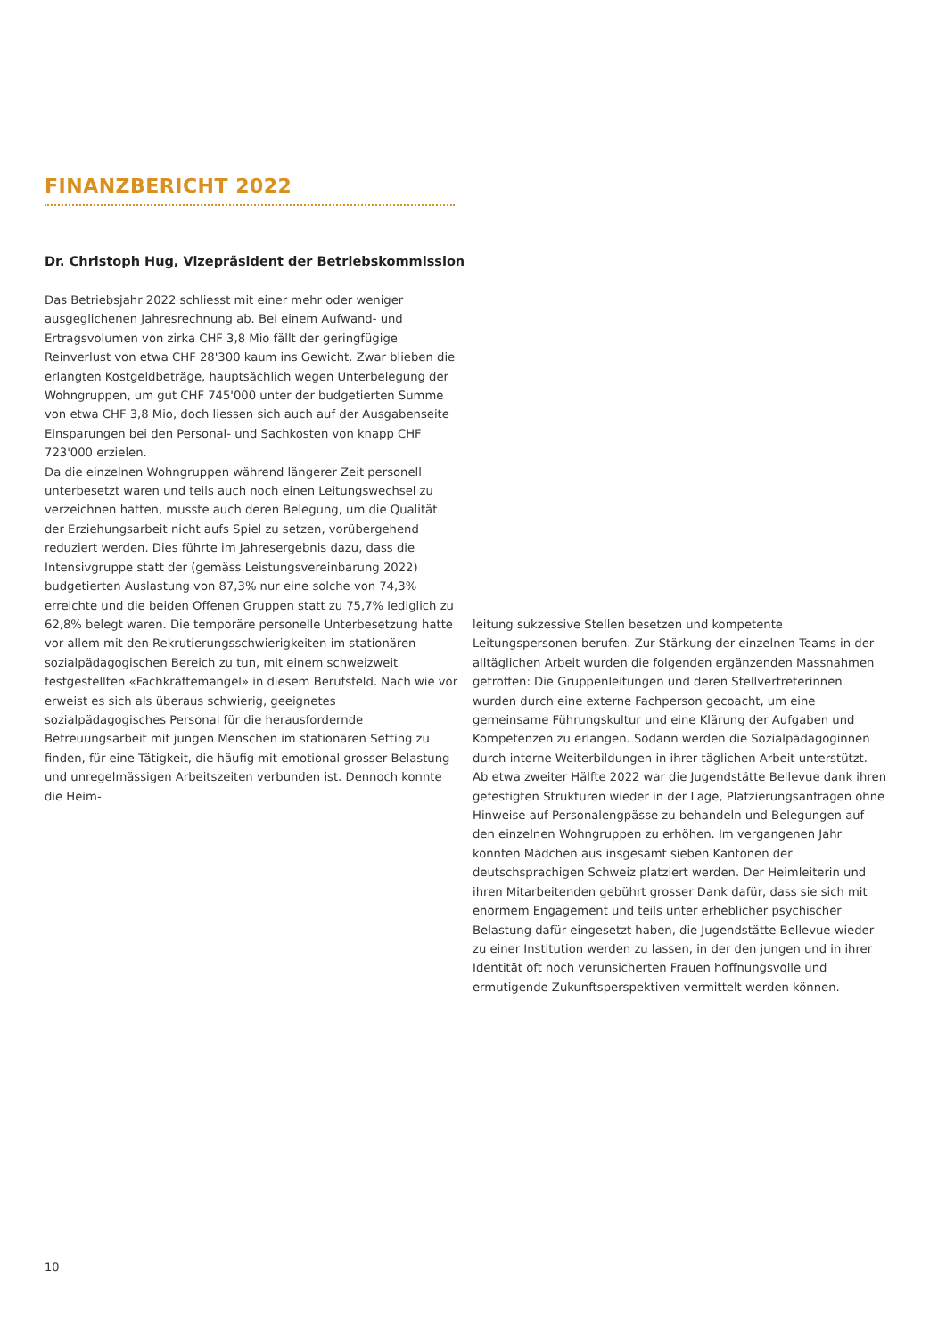FINANZBERICHT 2022
Dr. Christoph Hug, Vizepräsident der Betriebskommission
Das Betriebsjahr 2022 schliesst mit einer mehr oder weniger ausgeglichenen Jahresrechnung ab. Bei einem Aufwand- und Ertragsvolumen von zirka CHF 3,8 Mio fällt der geringfügige Reinverlust von etwa CHF 28'300 kaum ins Gewicht. Zwar blieben die erlangten Kostgeldbeträge, hauptsächlich wegen Unterbelegung der Wohngruppen, um gut CHF 745'000 unter der budgetierten Summe von etwa CHF 3,8 Mio, doch liessen sich auch auf der Ausgabenseite Einsparungen bei den Personal- und Sachkosten von knapp CHF 723'000 erzielen.
Da die einzelnen Wohngruppen während längerer Zeit personell unterbesetzt waren und teils auch noch einen Leitungswechsel zu verzeichnen hatten, musste auch deren Belegung, um die Qualität der Erziehungsarbeit nicht aufs Spiel zu setzen, vorübergehend reduziert werden. Dies führte im Jahresergebnis dazu, dass die Intensivgruppe statt der (gemäss Leistungsvereinbarung 2022) budgetierten Auslastung von 87,3% nur eine solche von 74,3% erreichte und die beiden Offenen Gruppen statt zu 75,7% lediglich zu 62,8% belegt waren. Die temporäre personelle Unterbesetzung hatte vor allem mit den Rekrutierungsschwierigkeiten im stationären sozialpädagogischen Bereich zu tun, mit einem schweizweit festgestellten «Fachkräftemangel» in diesem Berufsfeld. Nach wie vor erweist es sich als überaus schwierig, geeignetes sozialpädagogisches Personal für die herausfordernde Betreuungsarbeit mit jungen Menschen im stationären Setting zu finden, für eine Tätigkeit, die häufig mit emotional grosser Belastung und unregelmässigen Arbeitszeiten verbunden ist. Dennoch konnte die Heim-
leitung sukzessive Stellen besetzen und kompetente Leitungspersonen berufen. Zur Stärkung der einzelnen Teams in der alltäglichen Arbeit wurden die folgenden ergänzenden Massnahmen getroffen: Die Gruppenleitungen und deren Stellvertreterinnen wurden durch eine externe Fachperson gecoacht, um eine gemeinsame Führungskultur und eine Klärung der Aufgaben und Kompetenzen zu erlangen. Sodann werden die Sozialpädagoginnen durch interne Weiterbildungen in ihrer täglichen Arbeit unterstützt.
Ab etwa zweiter Hälfte 2022 war die Jugendstätte Bellevue dank ihren gefestigten Strukturen wieder in der Lage, Platzierungsanfragen ohne Hinweise auf Personalengpässe zu behandeln und Belegungen auf den einzelnen Wohngruppen zu erhöhen. Im vergangenen Jahr konnten Mädchen aus insgesamt sieben Kantonen der deutschsprachigen Schweiz platziert werden. Der Heimleiterin und ihren Mitarbeitenden gebührt grosser Dank dafür, dass sie sich mit enormem Engagement und teils unter erheblicher psychischer Belastung dafür eingesetzt haben, die Jugendstätte Bellevue wieder zu einer Institution werden zu lassen, in der den jungen und in ihrer Identität oft noch verunsicherten Frauen hoffnungsvolle und ermutigende Zukunftsperspektiven vermittelt werden können.
10